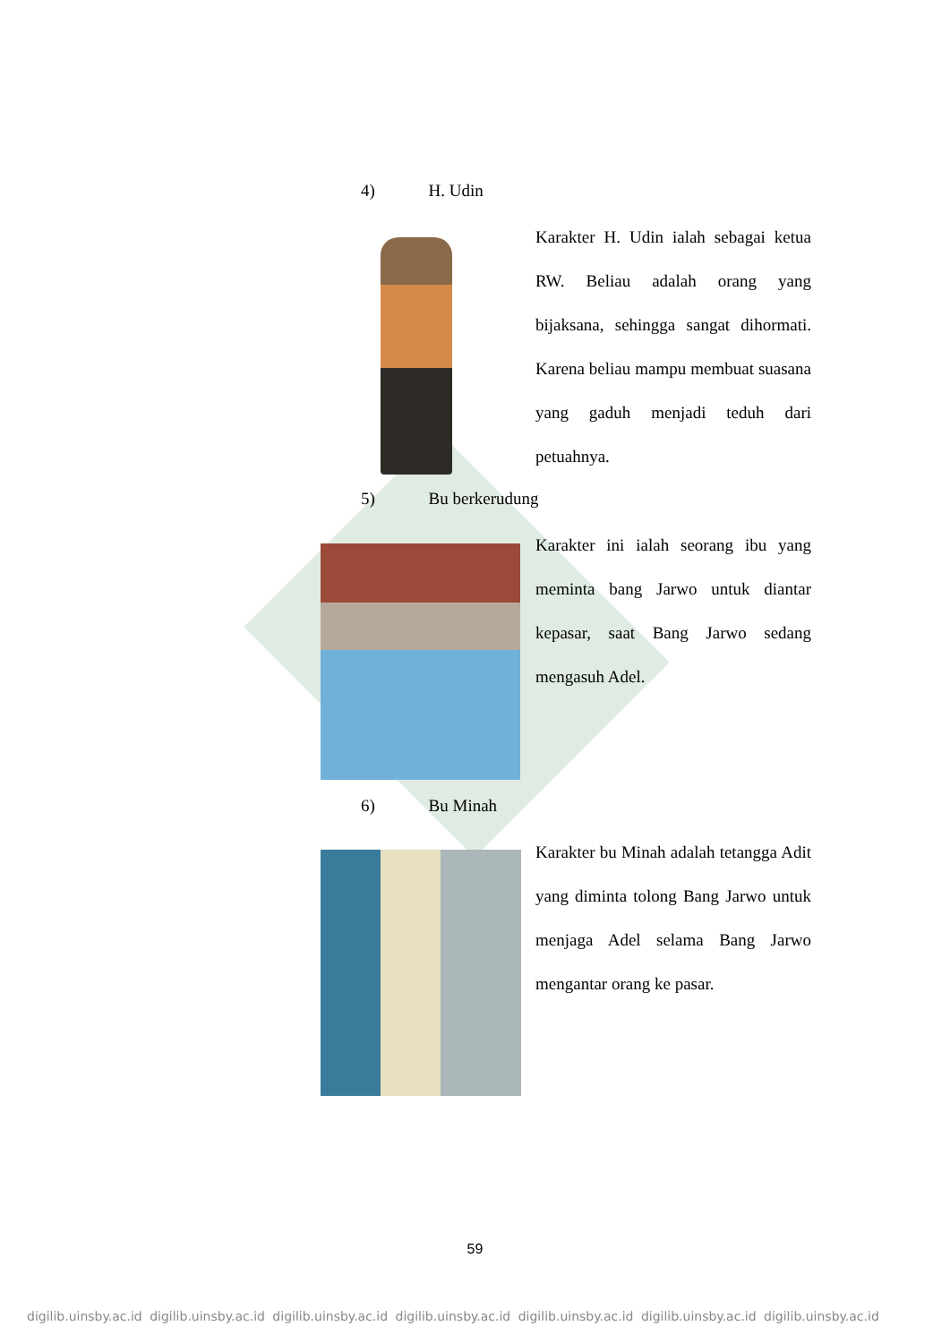4) H. Udin
Karakter H. Udin ialah sebagai ketua RW. Beliau adalah orang yang bijaksana, sehingga sangat dihormati. Karena beliau mampu membuat suasana yang gaduh menjadi teduh dari petuahnya.
5) Bu berkerudung
Karakter ini ialah seorang ibu yang meminta bang Jarwo untuk diantar kepasar, saat Bang Jarwo sedang mengasuh Adel.
6) Bu Minah
Karakter bu Minah adalah tetangga Adit yang diminta tolong Bang Jarwo untuk menjaga Adel selama Bang Jarwo mengantar orang ke pasar.
59
digilib.uinsby.ac.id digilib.uinsby.ac.id digilib.uinsby.ac.id digilib.uinsby.ac.id digilib.uinsby.ac.id digilib.uinsby.ac.id digilib.uinsby.ac.id